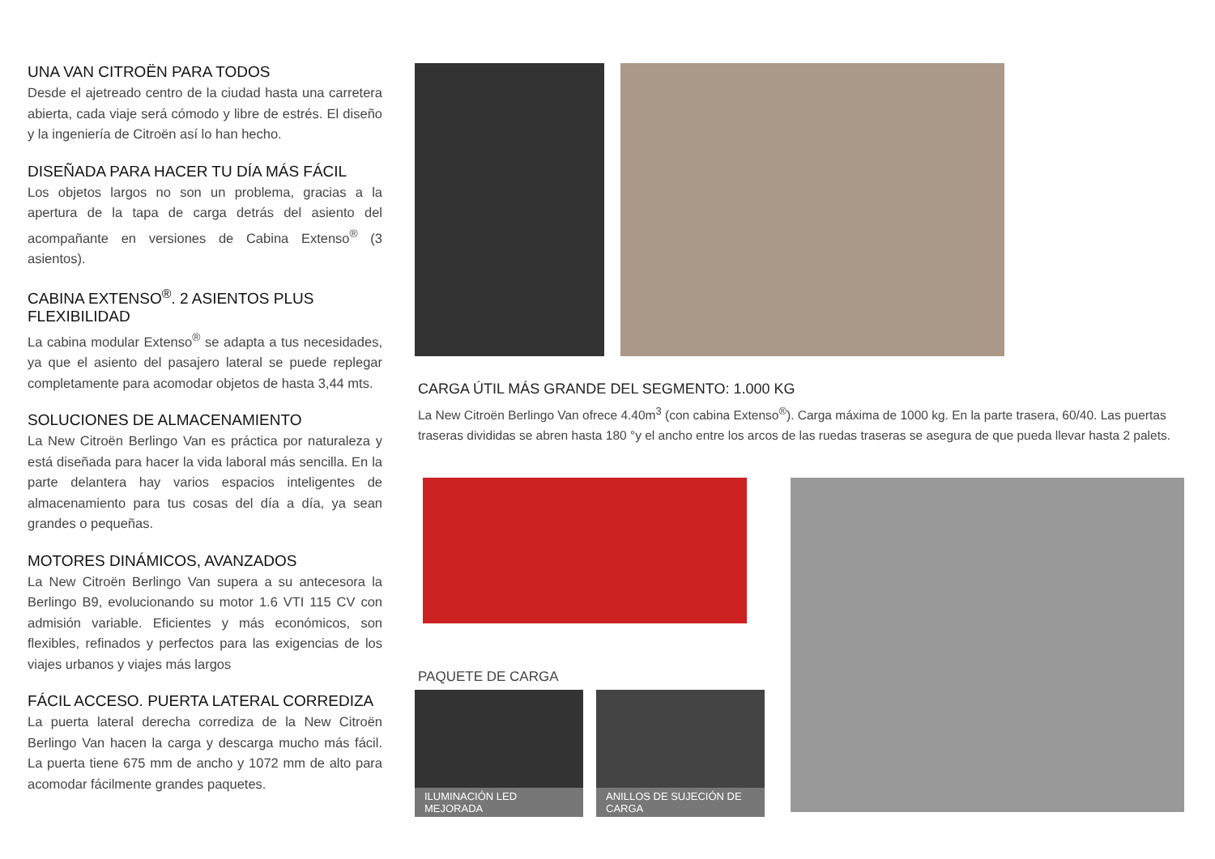UNA VAN CITROËN PARA TODOS
Desde el ajetreado centro de la ciudad hasta una carretera abierta, cada viaje será cómodo y libre de estrés. El diseño y la ingeniería de Citroën así lo han hecho.
DISEÑADA PARA HACER TU DÍA MÁS FÁCIL
Los objetos largos no son un problema, gracias a la apertura de la tapa de carga detrás del asiento del acompañante en versiones de Cabina Extenso<sup>®</sup> (3 asientos).
CABINA EXTENSO<sup>®</sup>. 2 ASIENTOS PLUS FLEXIBILIDAD
La cabina modular Extenso<sup>®</sup> se adapta a tus necesidades, ya que el asiento del pasajero lateral se puede replegar completamente para acomodar objetos de hasta 3,44 mts.
SOLUCIONES DE ALMACENAMIENTO
La New Citroën Berlingo Van es práctica por naturaleza y está diseñada para hacer la vida laboral más sencilla. En la parte delantera hay varios espacios inteligentes de almacenamiento para tus cosas del día a día, ya sean grandes o pequeñas.
MOTORES DINÁMICOS, AVANZADOS
La New Citroën Berlingo Van supera a su antecesora la Berlingo B9, evolucionando su motor 1.6 VTI 115 CV con admisión variable. Eficientes y más económicos, son flexibles, refinados y perfectos para las exigencias de los viajes urbanos y viajes más largos
FÁCIL ACCESO. PUERTA LATERAL CORREDIZA
La puerta lateral derecha corrediza de la New Citroën Berlingo Van hacen la carga y descarga mucho más fácil. La puerta tiene 675 mm de ancho y 1072 mm de alto para acomodar fácilmente grandes paquetes.
CARGA ÚTIL MÁS GRANDE DEL SEGMENTO: 1.000 KG
La New Citroën Berlingo Van ofrece 4.40m<sup>3</sup> (con cabina Extenso<sup>®</sup>). Carga máxima de 1000 kg. En la parte trasera, 60/40. Las puertas traseras divididas se abren hasta 180 °y el ancho entre los arcos de las ruedas traseras se asegura de que pueda llevar hasta 2 palets.
PAQUETE DE CARGA
ILUMINACIÓN LED MEJORADA
ANILLOS DE SUJECIÓN DE CARGA